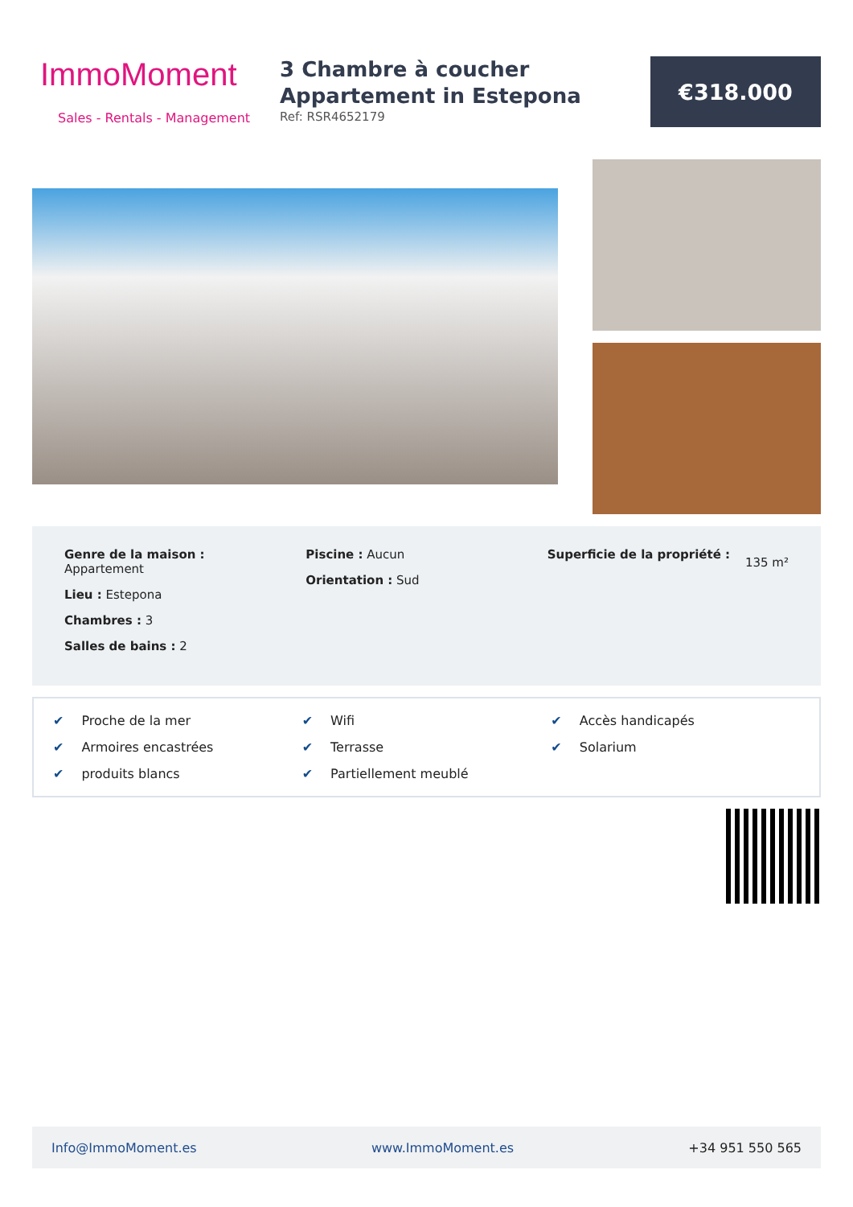ImmoMoment
Sales - Rentals - Management
3 Chambre à coucher Appartement in Estepona
Ref: RSR4652179
€318.000
Genre de la maison :
Appartement
Lieu : Estepona
Chambres : 3
Salles de bains : 2
Piscine : Aucun
Orientation : Sud
Superficie de la propriété :
135 m²
✔ Proche de la mer
✔ Wifi
✔ Accès handicapés
✔ Armoires encastrées
✔ Terrasse
✔ Solarium
✔ produits blancs
✔ Partiellement meublé
Info@ImmoMoment.es www.ImmoMoment.es +34 951 550 565